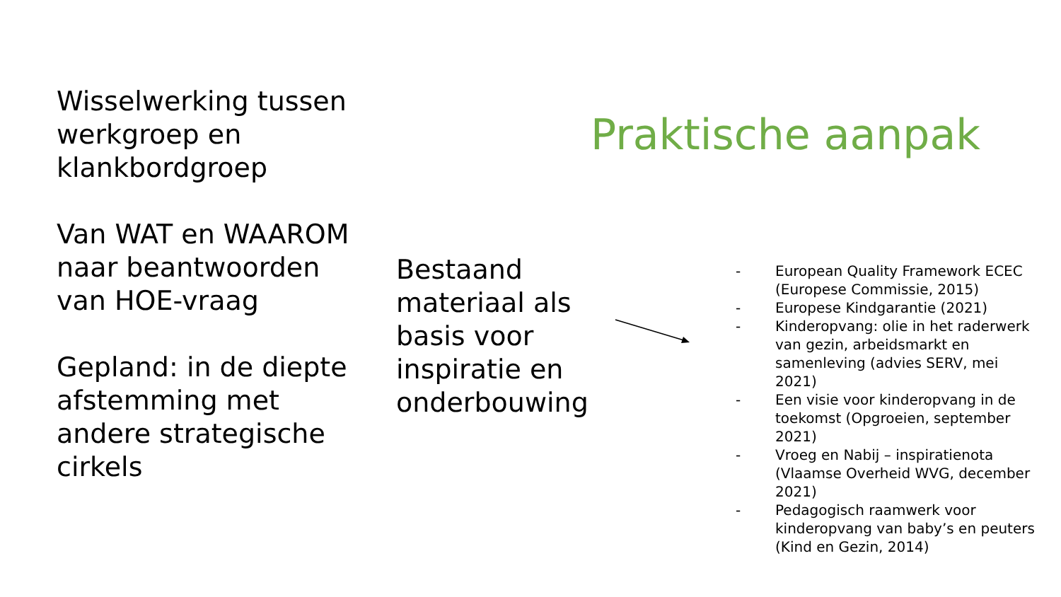Praktische aanpak
Wisselwerking tussen werkgroep en klankbordgroep
Van WAT en WAAROM naar beantwoorden van HOE-vraag
Gepland: in de diepte afstemming met andere strategische cirkels
Bestaand materiaal als basis voor inspiratie en onderbouwing
- European Quality Framework ECEC (Europese Commissie, 2015)
- Europese Kindgarantie (2021)
- Kinderopvang: olie in het raderwerk van gezin, arbeidsmarkt en samenleving (advies SERV, mei 2021)
- Een visie voor kinderopvang in de toekomst (Opgroeien, september 2021)
- Vroeg en Nabij – inspiratienota (Vlaamse Overheid WVG, december 2021)
- Pedagogisch raamwerk voor kinderopvang van baby’s en peuters (Kind en Gezin, 2014)